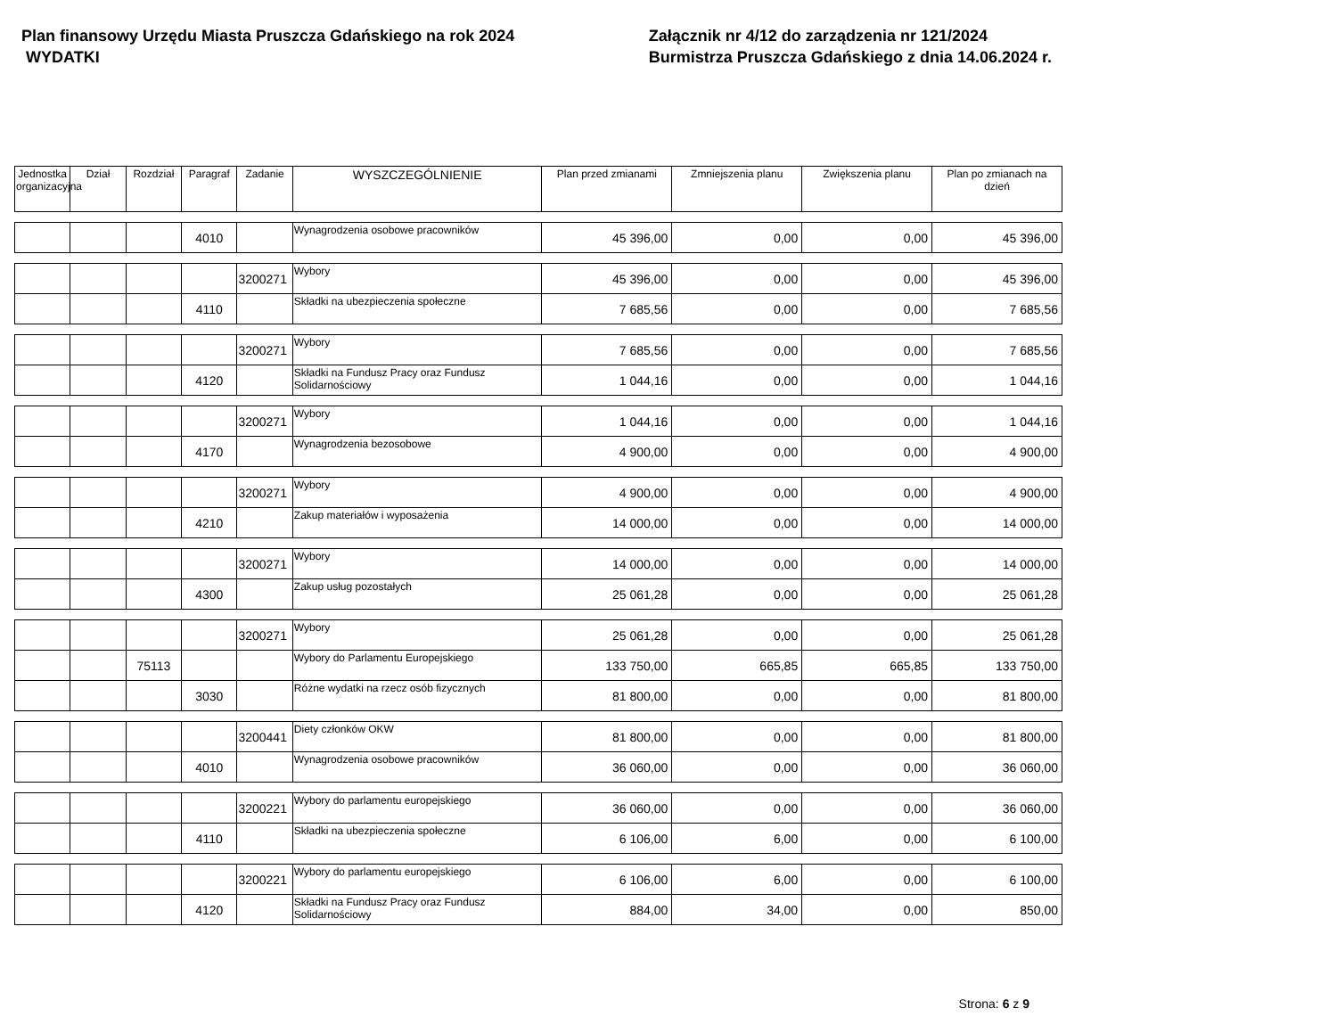Plan finansowy Urzędu Miasta Pruszcza Gdańskiego na rok 2024
WYDATKI
Załącznik nr 4/12 do zarządzenia nr 121/2024
Burmistrza Pruszcza Gdańskiego z dnia 14.06.2024 r.
| Jednostka organizacyjna | Dział | Rozdział | Paragraf | Zadanie | WYSZCZEGÓLNIENIE | Plan przed zmianami | Zmniejszenia planu | Zwiększenia planu | Plan po zmianach na dzień |
| --- | --- | --- | --- | --- | --- | --- | --- | --- | --- |
| | | | 4010 | | Wynagrodzenia osobowe pracowników | 45 396,00 | 0,00 | 0,00 | 45 396,00 |
| | | | | 3200271 | Wybory | 45 396,00 | 0,00 | 0,00 | 45 396,00 |
| | | | 4110 | | Składki na ubezpieczenia społeczne | 7 685,56 | 0,00 | 0,00 | 7 685,56 |
| | | | | 3200271 | Wybory | 7 685,56 | 0,00 | 0,00 | 7 685,56 |
| | | | 4120 | | Składki na Fundusz Pracy oraz Fundusz Solidarnościowy | 1 044,16 | 0,00 | 0,00 | 1 044,16 |
| | | | | 3200271 | Wybory | 1 044,16 | 0,00 | 0,00 | 1 044,16 |
| | | | 4170 | | Wynagrodzenia bezosobowe | 4 900,00 | 0,00 | 0,00 | 4 900,00 |
| | | | | 3200271 | Wybory | 4 900,00 | 0,00 | 0,00 | 4 900,00 |
| | | | 4210 | | Zakup materiałów i wyposażenia | 14 000,00 | 0,00 | 0,00 | 14 000,00 |
| | | | | 3200271 | Wybory | 14 000,00 | 0,00 | 0,00 | 14 000,00 |
| | | | 4300 | | Zakup usług pozostałych | 25 061,28 | 0,00 | 0,00 | 25 061,28 |
| | | | | 3200271 | Wybory | 25 061,28 | 0,00 | 0,00 | 25 061,28 |
| | | 75113 | | | Wybory do Parlamentu Europejskiego | 133 750,00 | 665,85 | 665,85 | 133 750,00 |
| | | | 3030 | | Różne wydatki na rzecz osób fizycznych | 81 800,00 | 0,00 | 0,00 | 81 800,00 |
| | | | | 3200441 | Diety członków OKW | 81 800,00 | 0,00 | 0,00 | 81 800,00 |
| | | | 4010 | | Wynagrodzenia osobowe pracowników | 36 060,00 | 0,00 | 0,00 | 36 060,00 |
| | | | | 3200221 | Wybory do parlamentu europejskiego | 36 060,00 | 0,00 | 0,00 | 36 060,00 |
| | | | 4110 | | Składki na ubezpieczenia społeczne | 6 106,00 | 6,00 | 0,00 | 6 100,00 |
| | | | | 3200221 | Wybory do parlamentu europejskiego | 6 106,00 | 6,00 | 0,00 | 6 100,00 |
| | | | 4120 | | Składki na Fundusz Pracy oraz Fundusz Solidarnościowy | 884,00 | 34,00 | 0,00 | 850,00 |
Strona: 6 z 9